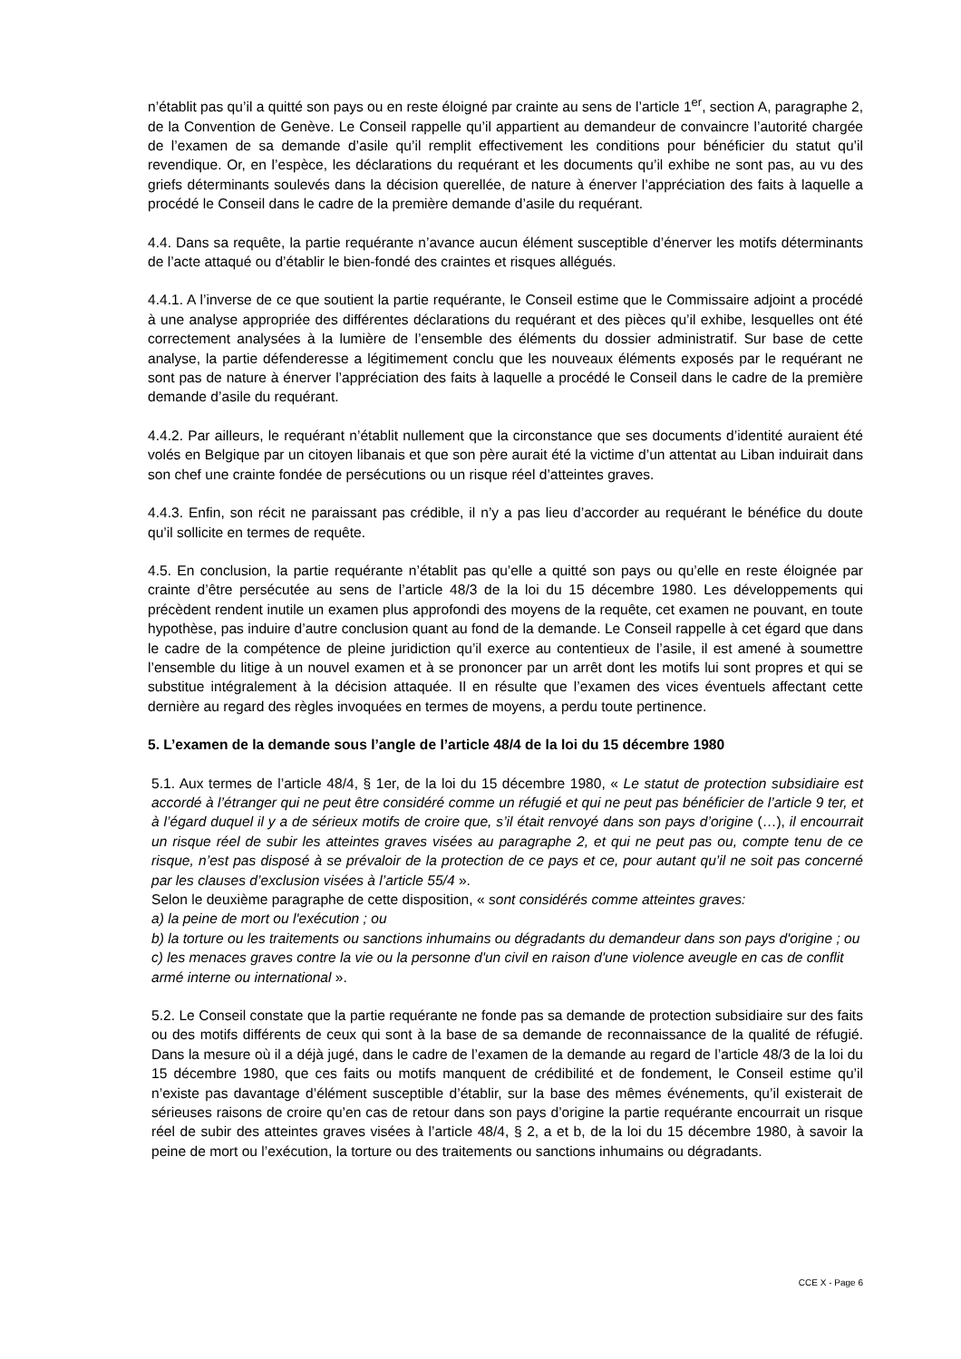n’établit pas qu’il a quitté son pays ou en reste éloigné par crainte au sens de l’article 1<sup>er</sup>, section A, paragraphe 2, de la Convention de Genève. Le Conseil rappelle qu’il appartient au demandeur de convaincre l’autorité chargée de l’examen de sa demande d’asile qu’il remplit effectivement les conditions pour bénéficier du statut qu’il revendique. Or, en l’espèce, les déclarations du requérant et les documents qu’il exhibe ne sont pas, au vu des griefs déterminants soulevés dans la décision querellée, de nature à énerver l’appréciation des faits à laquelle a procédé le Conseil dans le cadre de la première demande d’asile du requérant.
4.4. Dans sa requête, la partie requérante n’avance aucun élément susceptible d’énerver les motifs déterminants de l’acte attaqué ou d’établir le bien-fondé des craintes et risques allégués.
4.4.1. A l’inverse de ce que soutient la partie requérante, le Conseil estime que le Commissaire adjoint a procédé à une analyse appropriée des différentes déclarations du requérant et des pièces qu’il exhibe, lesquelles ont été correctement analysées à la lumière de l’ensemble des éléments du dossier administratif. Sur base de cette analyse, la partie défenderesse a légitimement conclu que les nouveaux éléments exposés par le requérant ne sont pas de nature à énerver l’appréciation des faits à laquelle a procédé le Conseil dans le cadre de la première demande d’asile du requérant.
4.4.2. Par ailleurs, le requérant n’établit nullement que la circonstance que ses documents d’identité auraient été volés en Belgique par un citoyen libanais et que son père aurait été la victime d’un attentat au Liban induirait dans son chef une crainte fondée de persécutions ou un risque réel d’atteintes graves.
4.4.3. Enfin, son récit ne paraissant pas crédible, il n’y a pas lieu d’accorder au requérant le bénéfice du doute qu’il sollicite en termes de requête.
4.5. En conclusion, la partie requérante n’établit pas qu’elle a quitté son pays ou qu’elle en reste éloignée par crainte d’être persécutée au sens de l’article 48/3 de la loi du 15 décembre 1980. Les développements qui précèdent rendent inutile un examen plus approfondi des moyens de la requête, cet examen ne pouvant, en toute hypothèse, pas induire d’autre conclusion quant au fond de la demande. Le Conseil rappelle à cet égard que dans le cadre de la compétence de pleine juridiction qu’il exerce au contentieux de l’asile, il est amené à soumettre l’ensemble du litige à un nouvel examen et à se prononcer par un arrêt dont les motifs lui sont propres et qui se substitue intégralement à la décision attaquée. Il en résulte que l’examen des vices éventuels affectant cette dernière au regard des règles invoquées en termes de moyens, a perdu toute pertinence.
5. L’examen de la demande sous l’angle de l’article 48/4 de la loi du 15 décembre 1980
5.1. Aux termes de l’article 48/4, § 1er, de la loi du 15 décembre 1980, « Le statut de protection subsidiaire est accordé à l’étranger qui ne peut être considéré comme un réfugié et qui ne peut pas bénéficier de l’article 9 ter, et à l’égard duquel il y a de sérieux motifs de croire que, s’il était renvoyé dans son pays d’origine (…), il encourrait un risque réel de subir les atteintes graves visées au paragraphe 2, et qui ne peut pas ou, compte tenu de ce risque, n’est pas disposé à se prévaloir de la protection de ce pays et ce, pour autant qu’il ne soit pas concerné par les clauses d’exclusion visées à l’article 55/4 ».
Selon le deuxième paragraphe de cette disposition, « sont considérés comme atteintes graves:
a) la peine de mort ou l'exécution ; ou
b) la torture ou les traitements ou sanctions inhumains ou dégradants du demandeur dans son pays d'origine ; ou
c) les menaces graves contre la vie ou la personne d'un civil en raison d'une violence aveugle en cas de conflit armé interne ou international ».
5.2. Le Conseil constate que la partie requérante ne fonde pas sa demande de protection subsidiaire sur des faits ou des motifs différents de ceux qui sont à la base de sa demande de reconnaissance de la qualité de réfugié. Dans la mesure où il a déjà jugé, dans le cadre de l’examen de la demande au regard de l’article 48/3 de la loi du 15 décembre 1980, que ces faits ou motifs manquent de crédibilité et de fondement, le Conseil estime qu’il n’existe pas davantage d’élément susceptible d’établir, sur la base des mêmes événements, qu’il existerait de sérieuses raisons de croire qu’en cas de retour dans son pays d’origine la partie requérante encourrait un risque réel de subir des atteintes graves visées à l’article 48/4, § 2, a et b, de la loi du 15 décembre 1980, à savoir la peine de mort ou l’exécution, la torture ou des traitements ou sanctions inhumains ou dégradants.
CCE X - Page 6